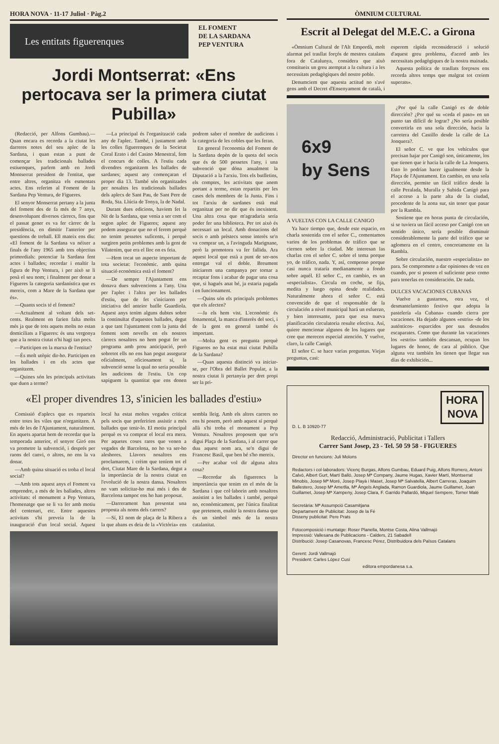HORA NOVA · 11-17 Juliol · Pàg.2
Les entitats figuerenques
EL FOMENT
DE LA SARDANA
PEP VENTURA
Jordi Montserrat: «Ens pertocava ser la primera ciutat Pubilla»
(Redacció, per Alfons Gumbau).— Quan encara es recorda a la ciutat les darreres notes del seu aplec de la Sardana, i quan estan a punt de començar les tradicionals ballades estiuenques, parlem amb en Jordi Montserrat president de l'entitat, que entre altres, organitza els esmentats actes. Ens referim al Foment de la Sardana Pep Ventura, de Figueres.
El senyor Monserrat pertany a la junta del foment des de fa més de 7 anys, desenvolupant diversos càrrecs, fins que el passat gener es va fer càrrec de la presidència, en dimitir l'anterior per questions de treball. Ell mateix ens diu: «El foment de la Sardana va néixer a finals de l'any 1965 amb tres objectius primordials: potenciar la Sardana fent actes i ballades; recordar i enaltir la figura de Pep Ventura, i per això se li posà el seu nom; i finalment per donar a Figueres la categoria sardanística que es mereix, com a Mare de la Sardana que és».
—Quants socis té el foment?
—Actualment al voltant dels set-cents. Realment en farien falta molts més ja que de tots aquets molts no estan domiciliats a Figueres: és una vergonya que a la nostra ciutat n'hi hagi tan pocs.
—Participen en la marxa de l'entitat?
—És molt utòpic dir-ho. Participen en les ballades i en els actes que organitzem.
—Quines són les principals activitats que duen a terme?
—La principal és l'organització cada any de l'aplec. També, i justament amb les colles figuerenques de la Societat Coral Erato i del Casino Menestral, fem el concurs de colles. A l'estiu cada divendres organitzem les ballades de sardanes; aquest any començaran el proper dia 13. També són organitzades per nosaltes les tradicionals ballades dels aplecs de Sant Pau, de Sant Pere de Roda, Sta. Llúcia de Tonya, la de Nadal.
Durant dues edicions, haviem fet la Nit de la Sardana, que venia a ser com el segon aplec de Figueres; aquest any podem assegurar que no el ferem perquè no tenim pessetes suficents, i perquè surgiren petits problemes amb la gent de Vilatenim, que era el lloc on es feia.
—Hem tocat un aspecte important de tota societat: l'econòmic. amb quina situació econòmica està el foment?
—De sempre l'Ajuntament ens donava dues subvencions a l'any. Una per l'aplec i l'altra per les ballades d'estiu, que de fet s'iniciaren per iniciativa del anteior batlle Guardiola. Aquest anys tenim alguns dubtes sobre la continuïtat d'aquestes ballades, degut a que tant l'ajuntament com la junta del foment som novells en els nostres càrrecs nosaltres no hem pogut fer un programa amb prou anticipació, però sobretot ells no ens han pogut assegurar oficialment, oficiosament sí, la subvenció sense la qual no seria possible les audicions de l'estiu. Un cop sapiguem la quantitat que ens donen podrem saber el nombre de audicions i la categoria de les cobles que les feran.
En general l'economia del Foment de la Sardana depèn de la quota del socis que és de 500 pessetes l'any, i una subvenció que dóna anualment la Diputació a la l'arxiu. Tots els butlletins, els comptes, les activitats que anem portant a terme, estan repartits per les cases dels membres de la Junta. Fins i tot l'arxiu de sardanes està mal organitzat per no dir que és inexistent. Una altra cosa que m'agradaria seria poder fer una biblioteca. Per tot això és necessari un local. Amb donacions del socis o amb prèstecs sense interès se'n va comprar un, a l'avinguda Marignane, però la promotora va fer fallida. Ara aquest local que està a punt de ser-nos entregat val el doble. Breument iniciarem una campanya per tornar a recaptar fons i acabar de pagar una cosa que, si hagués anat bé, ja estaria pagada i en funcionament.
—Quins són els principals problemes que els afecten?
—Ja els hem vist. L'econòmic és fonamental, la manca d'interès del soci, i de la gent en general també és important.
—Molta gent es pregunta perquè Figueres no ha estat mai ciutat Pubilla de la Sardana?
—Quan aquesta distinció va iniciar-se, per l'Obra del Ballet Popular, a la nostra ciutat li pertanyia per dret propi ser la pri-
«El proper divendres 13, s'inicien les ballades d'estiu»
Comissió d'aplecs que es reparteix entre totes les viles que n'organitzen. A més de les de l'Ajuntament, naturalment. En aquets apartat hem de recordar que la temporada anterior, el senyor Giró ens va prometre la subvenció, i després per raons del canvi, o altres, no ens la va donar.
—Amb quina situació es troba el local social?
—Amb tots aquest anys el Foment va emprendre, a més de les ballades, altres activitats: el monument a Pep Ventura, l'homenatge que se li va fer amb motiu del centenari, etc. Entre aquestes activitats s'hi preveia la de la inauguració d'un local social. Aquest local ha estat moltes vegades criticat pels socis que preferirien assistir a més ballades que tenir-lo. El motiu principal perquè es va comprar el local era mera. Per aquetes coses rares que venen a vegades de Barcelona, no ho va ser-ho aleshores. Llavors nosaltres ens proclamarem, i crèim que teníem tot el dret, Ciutat Mare de la Sardana, degut a la importància de la nostra ciutat en l'evolució de la nostra dansa. Nosaltres no vam solicitar-ho mai més i des de Barcelona tampoc ens ho han proposat.
—Darrerament han presentat una proposta als noms dels carrers?
—Sí, El nom de plaça de la Ribera a la que abans es deia de la «Victòria» ens sembla lleig. Amb els altres carrers no ens hi posem, però amb aquest sí perquè allà s'hi troba el monument a Pep Ventura. Nosaltres proposem que se'n digui Plaça de la Sardana, i al carrer que duu aquest nom ara, se'n digui de Francesc Basil, que ben bé s'ho mereix.
—Per acabar vol dir alguna altra cosa?
—Recordar als figuerencs la importància que tenim en el món de la Sardana i que col·laborin amb nosaltres assistint a les ballades i també, perquè no, econòmicament, per l'única finalitat que pretenem, enaltir la nostra dansa que és un simbol més de la nostra catalanitat.
ÒMNIUM CULTURAL
Escrit al Delegat del M.E.C. a Girona
«Òmnium Cultural de l'Alt Empordà, molt alarmat pel trasllat forçós de mestres catalans fora de Catalunya, considera que això constitueix un greu atemptat a la cultura i a les necessitats pedagògiques del nostre poble.
Denumciem que aquesta actitud no s'avé gens amb el Decret d'Ensenyament de català, i esperem ràpida reconsideració i solució d'aquest greu problema, d'acord amb les necessitats pedagògiques de la nostra mainada.
Aquesta política de trasllats forçosos ens recorda altres temps que malgrat tot creiem superats».
6x9
by Sens
A VUELTAS CON LA CALLE CANIGO
Ya hace tiempo que, desde este espacio, en charla sostenida con el señor C., comentamos varios de los problemas de tráfico que se ciernen sobre la ciudad. Me interesan las charlas con el señor C. sobre el tema porque yo, de tráfico, nada. Y, así, compenso porque casi nunca trataría medianamente a fondo sobre aquél. El señor C., en cambio, es un «especialista». Circula en coche, se fija, medita y luego opina desde realidades. Naturalmente ahora el señor C. está convencido de que el responsable de la circulación a nivel municipal hará un esfuerzo, y bien interesante, para que esa nueva planificación circulatoria resulte efectiva. Así, quiere mencionar algunos de los lugares que cree que merecen especial atención. Y vuelve, claro, la calle Canigó.
El señor C. se hace varias preguntas. Viejas preguntas, casi:
¿Por qué la calle Canigó es de doble dirección? ¿Por qué su «ceda el paso» en un punto tan difícil de lograr? ¿No sería posible convertirla en una sola dirección, hacia la carretera del Castillo desde la calle de La Jonquera?.
El señor C. ve que los vehículos que precisan bajar por Canigó son, únicamente, los que tienen que ir hacia la calle de La Jonquera. Esto lo podrían hacer igualmente desde la Plaça de l'Ajuntament. En cambio, en una sola dirección, permite un fácil tráfico desde la calle Peralada, Muralla y Subida Canigó para el acceso a la parte alta de la ciudad, procedente de la zona sur, sin tener que pasar por la Rambla.
Sostiene que en horas punta de circulación, si se tuviera un fácil acceso por Canigó con un sentido único, sería posible disminuir considerablemente la parte del tráfico que se aglomera en el centro, concretamente en la Rambla.
Sobre circulación, nuestro «especialista» no para. Se compromete a dar opiniones de vez en cuando, por si poseen el suficiente peso como para tenerlas en consideración. De nada.
DULCES VACACIONES CUBANAS
Vuelve a gustarnos, otra vez, el desmantelamiento festivo que adopta la pastelería «la Cubana» cuando cierra por vacaciones. Ha dejado algunos «estris» -de los auténticos- esparcidos por sus desnudos escaparates. Como que durante las vacaciones los «estris» también descansan, ocupan los lugares de honor, de cara al público. Que alguna vez también les tienen que llegar sus días de exhibición...
HORA
NOVA
D. L. B 10920-77
Redacció, Administració, Publicitat i Tallers
Carrer Sant Josep, 23 - Tel. 50 59 58 - FIGUERES
Director en funcions: Juli Molons
Redactors i col·laboradors: Vicenç Burgas, Alfons Gumbau, Eduard Puig, Alfons Romero, Antoni Calvó, Albert Gurt, Martí Balló, Josep Mª Company, Jaume Hugas, Xavier Martí, Montserrat Minobis, Josep Mª Moré, Josep Playà i Maset, Josep Mª Salvatella, Albert Carreras, Joaquim Ballestero, Josep Mª Ametlla, Mª Àngels Anglada, Ramon Guardiola, Jaume Guillamet, Joan Guillamet, Josep Mª Xampeny, Josep Clara, F. Garrido Pallardó, Miquel Sempere, Torner Malé
Secretària: Mª Assumpció Casamitjana
Departament de Publicitat: Josep de la Fé
Disseny publicitat: Pere Prats
Fotocomposició i muntatge: Roser Planella, Montse Costa, Alina Vallmajó
Impressió: Vallesana de Publicacions - Calders, 21 Sabadell
Distribució: Josep Casanovas, Francesc Pérez, Distribuidora dels Països Catalans
Gerent: Jordi Vallmajó
President: Carles López Cusí
editora empordanesa s.a.